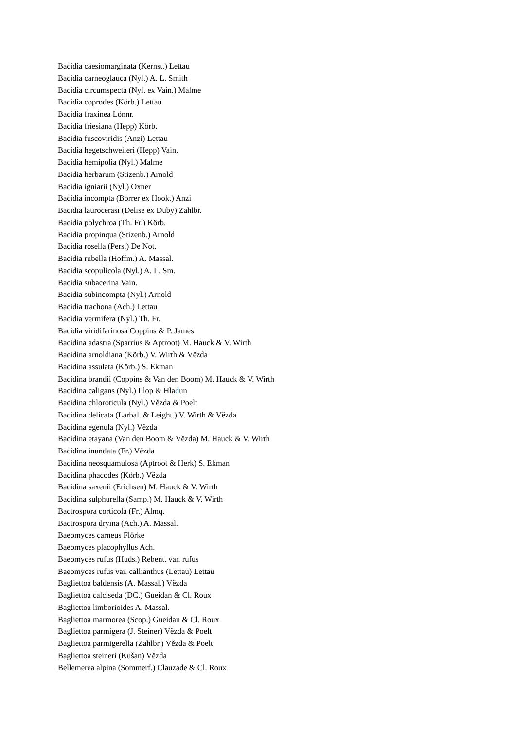Bacidia caesiomarginata (Kernst.) Lettau
Bacidia carneoglauca (Nyl.) A. L. Smith
Bacidia circumspecta (Nyl. ex Vain.) Malme
Bacidia coprodes (Körb.) Lettau
Bacidia fraxinea Lönnr.
Bacidia friesiana (Hepp) Körb.
Bacidia fuscoviridis (Anzi) Lettau
Bacidia hegetschweileri (Hepp) Vain.
Bacidia hemipolia (Nyl.) Malme
Bacidia herbarum (Stizenb.) Arnold
Bacidia igniarii (Nyl.) Oxner
Bacidia incompta (Borrer ex Hook.) Anzi
Bacidia laurocerasi (Delise ex Duby) Zahlbr.
Bacidia polychroa (Th. Fr.) Körb.
Bacidia propinqua (Stizenb.) Arnold
Bacidia rosella (Pers.) De Not.
Bacidia rubella (Hoffm.) A. Massal.
Bacidia scopulicola (Nyl.) A. L. Sm.
Bacidia subacerina Vain.
Bacidia subincompta (Nyl.) Arnold
Bacidia trachona (Ach.) Lettau
Bacidia vermifera (Nyl.) Th. Fr.
Bacidia viridifarinosa Coppins & P. James
Bacidina adastra (Sparrius & Aptroot) M. Hauck & V. Wirth
Bacidina arnoldiana (Körb.) V. Wirth & Vězda
Bacidina assulata (Körb.) S. Ekman
Bacidina brandii (Coppins & Van den Boom) M. Hauck & V. Wirth
Bacidina caligans (Nyl.) Llop & Hladun
Bacidina chloroticula (Nyl.) Vězda & Poelt
Bacidina delicata (Larbal. & Leight.) V. Wirth & Vězda
Bacidina egenula (Nyl.) Vězda
Bacidina etayana (Van den Boom & Vězda) M. Hauck & V. Wirth
Bacidina inundata (Fr.) Vězda
Bacidina neosquamulosa (Aptroot & Herk) S. Ekman
Bacidina phacodes (Körb.) Vězda
Bacidina saxenii (Erichsen) M. Hauck & V. Wirth
Bacidina sulphurella (Samp.) M. Hauck & V. Wirth
Bactrospora corticola (Fr.) Almq.
Bactrospora dryina (Ach.) A. Massal.
Baeomyces carneus Flörke
Baeomyces placophyllus Ach.
Baeomyces rufus (Huds.) Rebent. var. rufus
Baeomyces rufus var. callianthus (Lettau) Lettau
Bagliettoa baldensis (A. Massal.) Vězda
Bagliettoa calciseda (DC.) Gueidan & Cl. Roux
Bagliettoa limborioides A. Massal.
Bagliettoa marmorea (Scop.) Gueidan & Cl. Roux
Bagliettoa parmigera (J. Steiner) Vězda & Poelt
Bagliettoa parmigerella (Zahlbr.) Vězda & Poelt
Bagliettoa steineri (Kušan) Vězda
Bellemerea alpina (Sommerf.) Clauzade & Cl. Roux